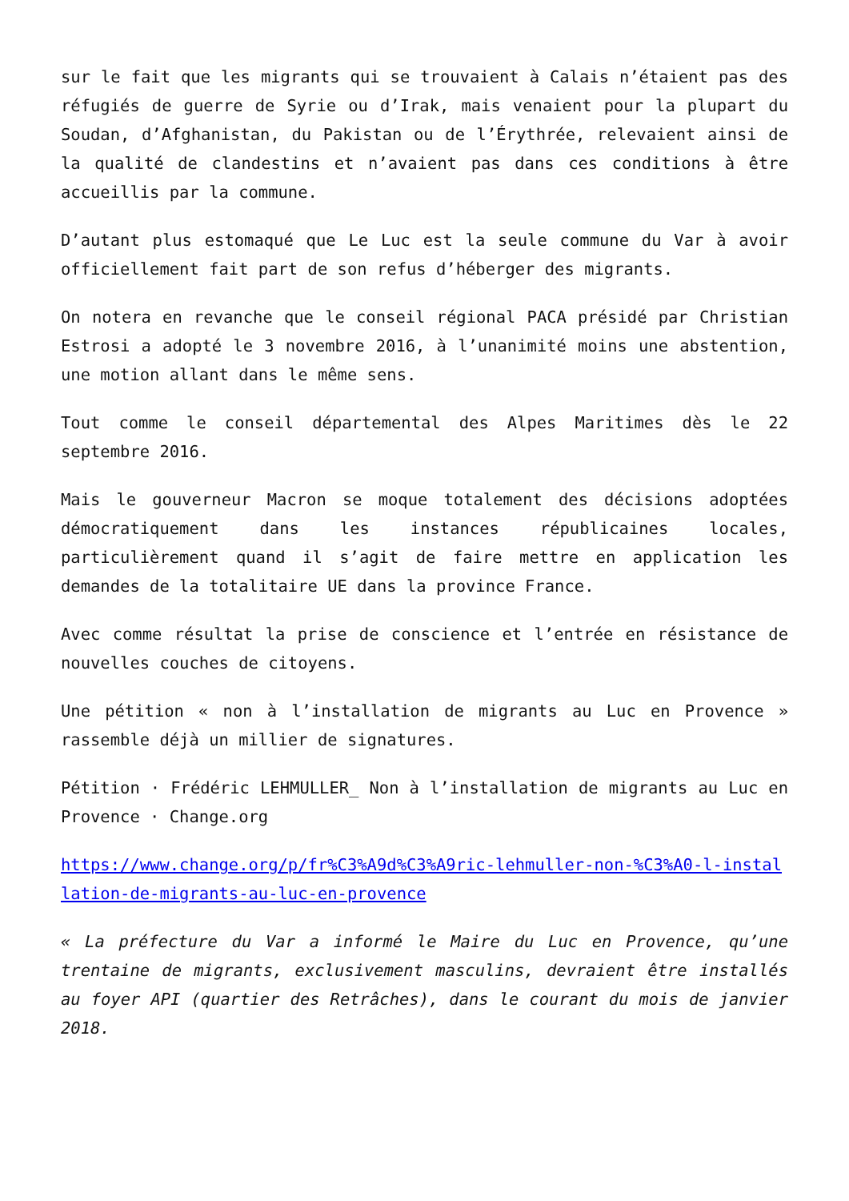sur le fait que les migrants qui se trouvaient à Calais n’étaient pas des réfugiés de guerre de Syrie ou d’Irak, mais venaient pour la plupart du Soudan, d’Afghanistan, du Pakistan ou de l’Érythrée, relevaient ainsi de la qualité de clandestins et n’avaient pas dans ces conditions à être accueillis par la commune.
D’autant plus estomaqué que Le Luc est la seule commune du Var à avoir officiellement fait part de son refus d’héberger des migrants.
On notera en revanche que le conseil régional PACA présidé par Christian Estrosi a adopté le 3 novembre 2016, à l’unanimité moins une abstention, une motion allant dans le même sens.
Tout comme le conseil départemental des Alpes Maritimes dès le 22 septembre 2016.
Mais le gouverneur Macron se moque totalement des décisions adoptées démocratiquement dans les instances républicaines locales, particulièrement quand il s’agit de faire mettre en application les demandes de la totalitaire UE dans la province France.
Avec comme résultat la prise de conscience et l’entrée en résistance de nouvelles couches de citoyens.
Une pétition « non à l’installation de migrants au Luc en Provence » rassemble déjà un millier de signatures.
Pétition · Frédéric LEHMULLER_ Non à l’installation de migrants au Luc en Provence · Change.org
https://www.change.org/p/fr%C3%A9d%C3%A9ric-lehmuller-non-%C3%A0-l-installation-de-migrants-au-luc-en-provence
« La préfecture du Var a informé le Maire du Luc en Provence, qu’une trentaine de migrants, exclusivement masculins, devraient être installés au foyer API (quartier des Retrâches), dans le courant du mois de janvier 2018.